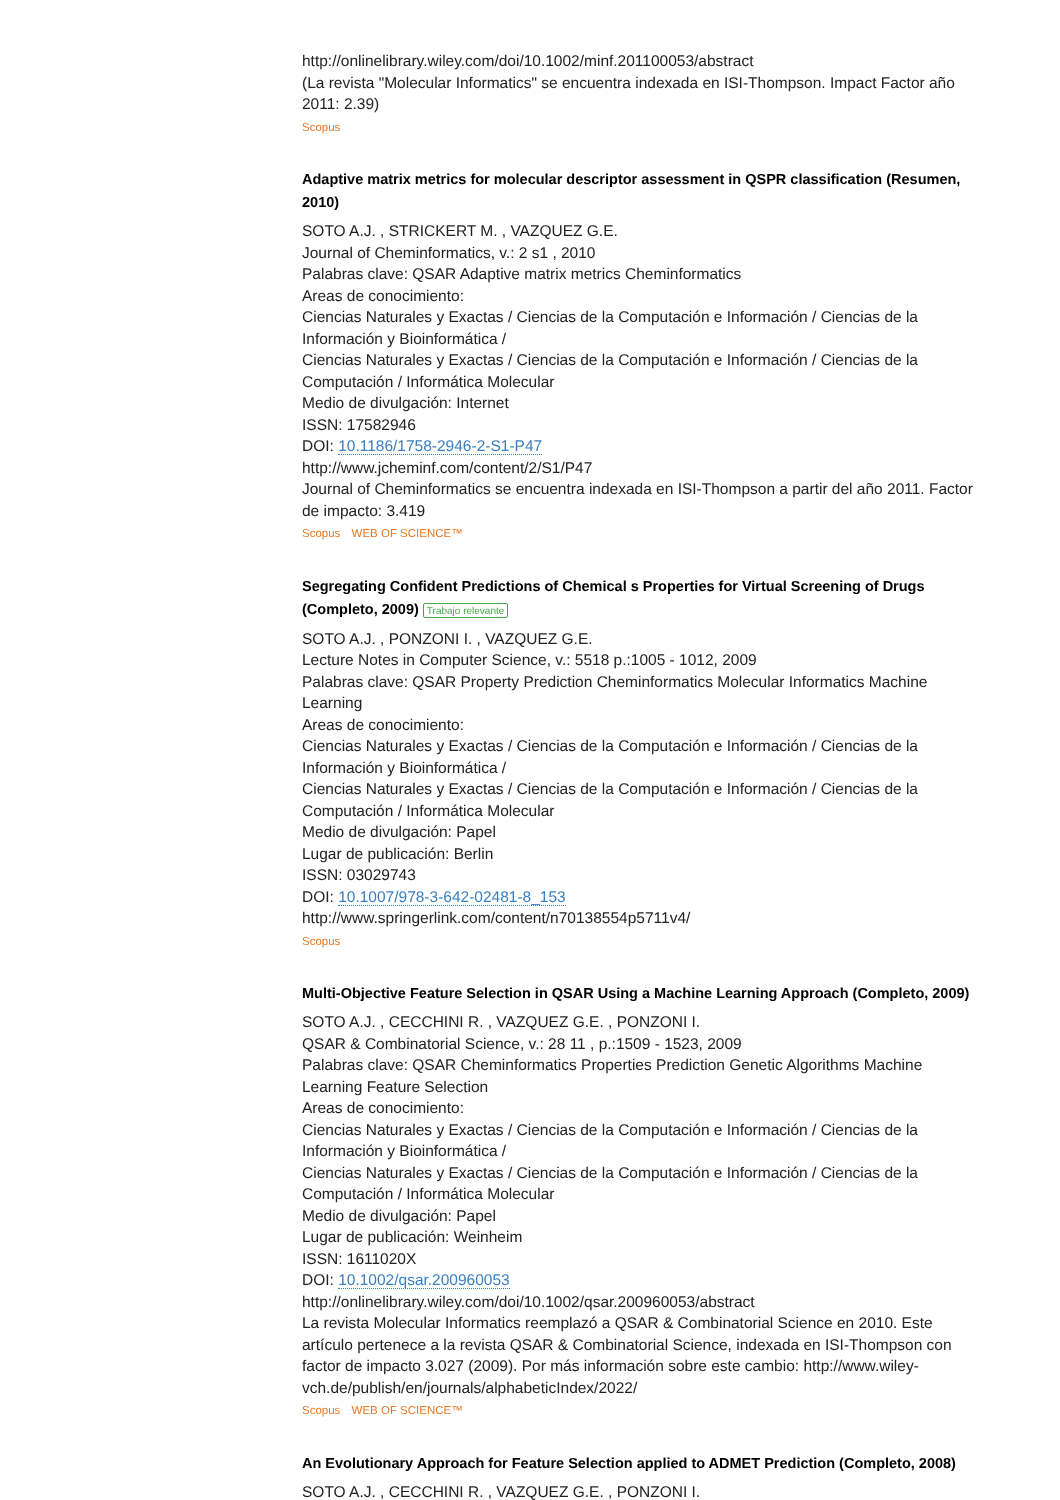http://onlinelibrary.wiley.com/doi/10.1002/minf.201100053/abstract
(La revista "Molecular Informatics" se encuentra indexada en ISI-Thompson. Impact Factor año 2011: 2.39)
Scopus
Adaptive matrix metrics for molecular descriptor assessment in QSPR classification (Resumen, 2010)
SOTO A.J. , STRICKERT M. , VAZQUEZ G.E.
Journal of Cheminformatics, v.: 2 s1 , 2010
Palabras clave: QSAR Adaptive matrix metrics Cheminformatics
Areas de conocimiento:
Ciencias Naturales y Exactas / Ciencias de la Computación e Información / Ciencias de la Información y Bioinformática /
Ciencias Naturales y Exactas / Ciencias de la Computación e Información / Ciencias de la Computación / Informática Molecular
Medio de divulgación: Internet
ISSN: 17582946
DOI: 10.1186/1758-2946-2-S1-P47
http://www.jcheminf.com/content/2/S1/P47
Journal of Cheminformatics se encuentra indexada en ISI-Thompson a partir del año 2011. Factor de impacto: 3.419
Scopus WEB OF SCIENCE™
Segregating Confident Predictions of Chemical s Properties for Virtual Screening of Drugs (Completo, 2009) Trabajo relevante
SOTO A.J. , PONZONI I. , VAZQUEZ G.E.
Lecture Notes in Computer Science, v.: 5518 p.:1005 - 1012, 2009
Palabras clave: QSAR Property Prediction Cheminformatics Molecular Informatics Machine Learning
Areas de conocimiento:
Ciencias Naturales y Exactas / Ciencias de la Computación e Información / Ciencias de la Información y Bioinformática /
Ciencias Naturales y Exactas / Ciencias de la Computación e Información / Ciencias de la Computación / Informática Molecular
Medio de divulgación: Papel
Lugar de publicación: Berlin
ISSN: 03029743
DOI: 10.1007/978-3-642-02481-8_153
http://www.springerlink.com/content/n70138554p5711v4/
Scopus
Multi-Objective Feature Selection in QSAR Using a Machine Learning Approach (Completo, 2009)
SOTO A.J. , CECCHINI R. , VAZQUEZ G.E. , PONZONI I.
QSAR & Combinatorial Science, v.: 28 11 , p.:1509 - 1523, 2009
Palabras clave: QSAR Cheminformatics Properties Prediction Genetic Algorithms Machine Learning Feature Selection
Areas de conocimiento:
Ciencias Naturales y Exactas / Ciencias de la Computación e Información / Ciencias de la Información y Bioinformática /
Ciencias Naturales y Exactas / Ciencias de la Computación e Información / Ciencias de la Computación / Informática Molecular
Medio de divulgación: Papel
Lugar de publicación: Weinheim
ISSN: 1611020X
DOI: 10.1002/qsar.200960053
http://onlinelibrary.wiley.com/doi/10.1002/qsar.200960053/abstract
La revista Molecular Informatics reemplazó a QSAR & Combinatorial Science en 2010. Este artículo pertenece a la revista QSAR & Combinatorial Science, indexada en ISI-Thompson con factor de impacto 3.027 (2009). Por más información sobre este cambio: http://www.wiley-vch.de/publish/en/journals/alphabeticIndex/2022/
Scopus WEB OF SCIENCE™
An Evolutionary Approach for Feature Selection applied to ADMET Prediction (Completo, 2008)
SOTO A.J. , CECCHINI R. , VAZQUEZ G.E. , PONZONI I.